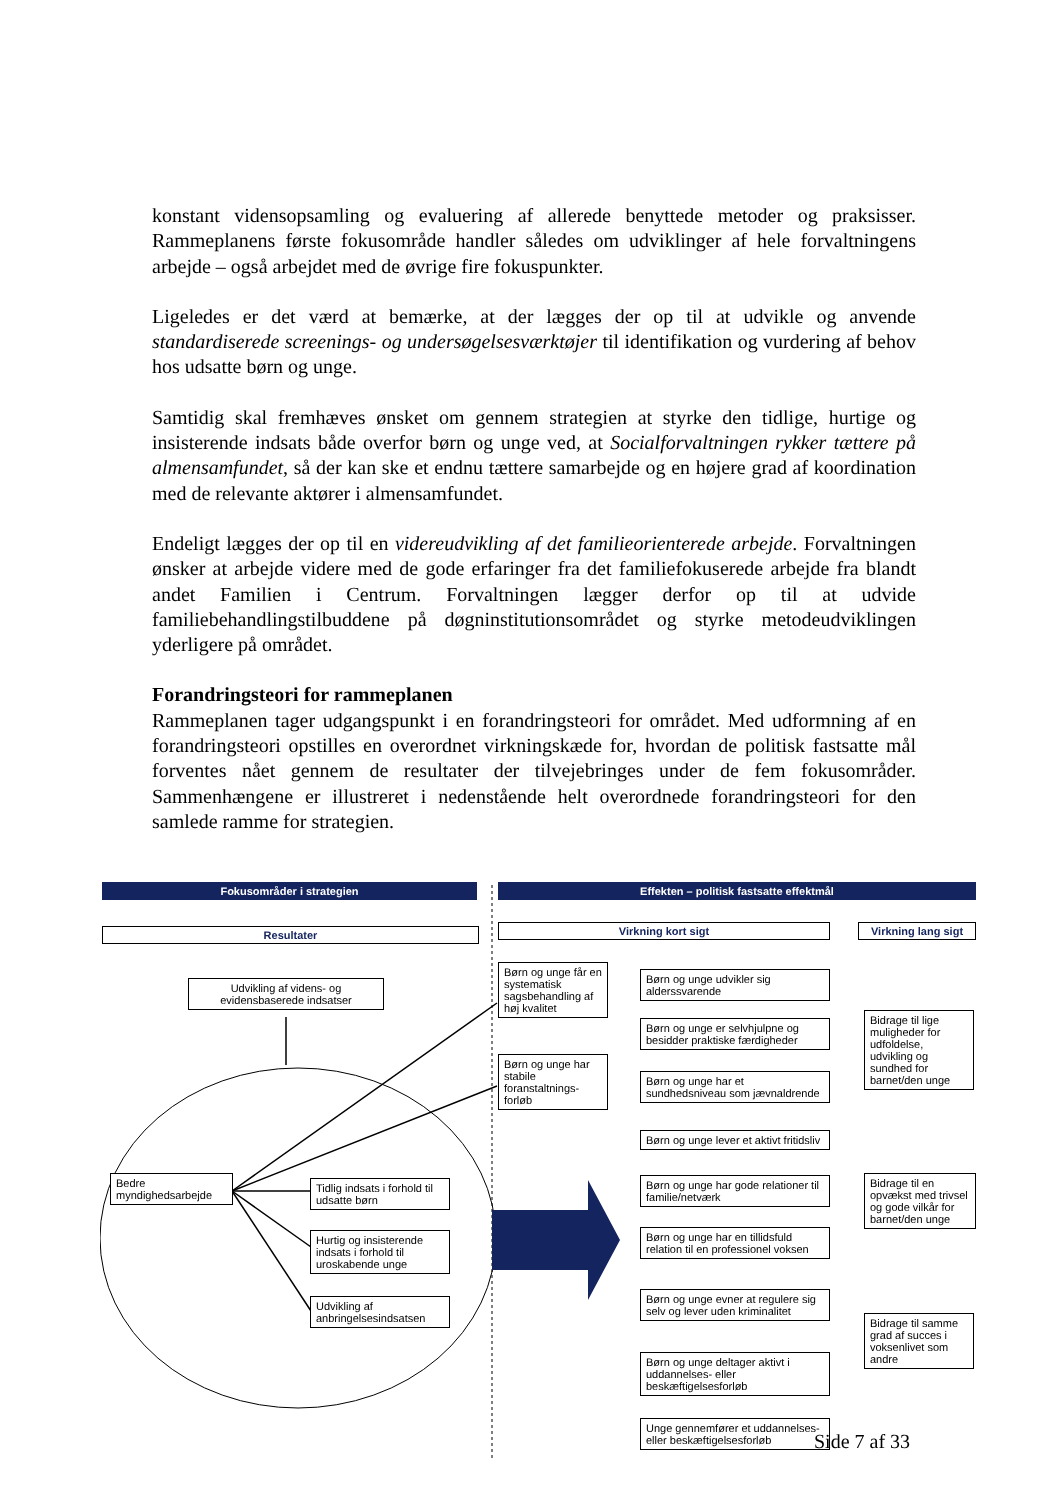konstant vidensopsamling og evaluering af allerede benyttede metoder og praksisser. Rammeplanens første fokusområde handler således om udviklinger af hele forvaltningens arbejde – også arbejdet med de øvrige fire fokuspunkter.
Ligeledes er det værd at bemærke, at der lægges der op til at udvikle og anvende standardiserede screenings- og undersøgelsesværktøjer til identifikation og vurdering af behov hos udsatte børn og unge.
Samtidig skal fremhæves ønsket om gennem strategien at styrke den tidlige, hurtige og insisterende indsats både overfor børn og unge ved, at Socialforvaltningen rykker tættere på almensamfundet, så der kan ske et endnu tættere samarbejde og en højere grad af koordination med de relevante aktører i almensamfundet.
Endeligt lægges der op til en videreudvikling af det familieorienterede arbejde. Forvaltningen ønsker at arbejde videre med de gode erfaringer fra det familiefokuserede arbejde fra blandt andet Familien i Centrum. Forvaltningen lægger derfor op til at udvide familiebehandlingstilbuddene på døgninstitutionsområdet og styrke metodeudviklingen yderligere på området.
Forandringsteori for rammeplanen
Rammeplanen tager udgangspunkt i en forandringsteori for området. Med udformning af en forandringsteori opstilles en overordnet virkningskæde for, hvordan de politisk fastsatte mål forventes nået gennem de resultater der tilvejebringes under de fem fokusområder. Sammenhængene er illustreret i nedenstående helt overordnede forandringsteori for den samlede ramme for strategien.
Fokusområder i strategien Effekten – politisk fastsatte effektmål
Resultater Virkning kort sigt
Virkning lang sigt
Udvikling af videns- og evidensbaserede indsatser
Bedre myndighedsarbejde
Tidlig indsats i forhold til udsatte børn
Hurtig og insisterende indsats i forhold til uroskabende unge
Udvikling af anbringelsesindsatsen
Børn og unge får en systematisk sagsbehandling af høj kvalitet
Børn og unge har stabile foranstaltnings-forløb
Børn og unge udvikler sig alderssvarende
Børn og unge er selvhjulpne og besidder praktiske færdigheder
Børn og unge har et sundhedsniveau som jævnaldrende
Børn og unge lever et aktivt fritidsliv
Børn og unge har gode relationer til familie/netværk
Børn og unge har en tillidsfuld relation til en professionel voksen
Børn og unge evner at regulere sig selv og lever uden kriminalitet
Børn og unge deltager aktivt i uddannelses- eller beskæftigelsesforløb
Unge gennemfører et uddannelses- eller beskæftigelsesforløb
Bidrage til lige muligheder for udfoldelse, udvikling og sundhed for barnet/den unge
Bidrage til en opvækst med trivsel og gode vilkår for barnet/den unge
Bidrage til samme grad af succes i voksenlivet som andre
Side 7 af 33